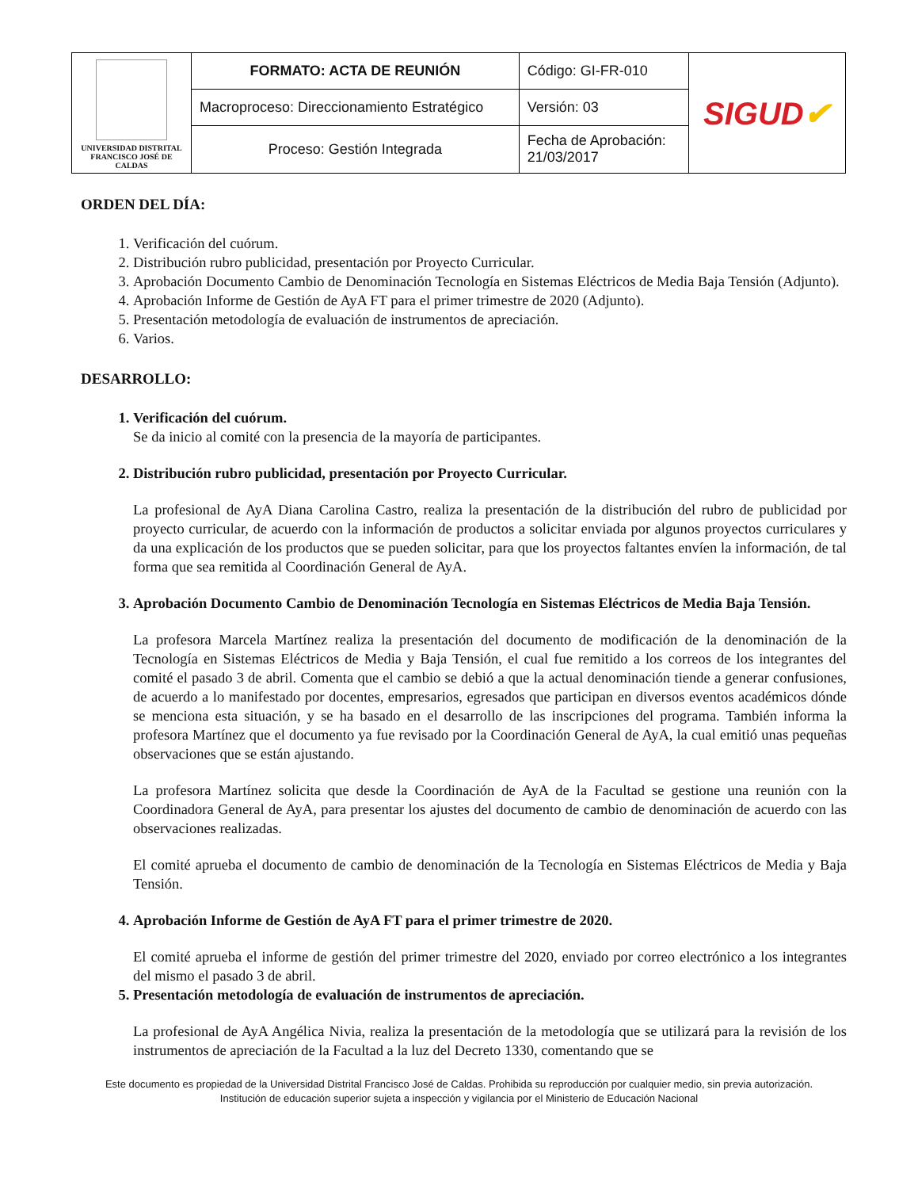| UNIVERSIDAD DISTRITAL FRANCISCO JOSÉ DE CALDAS | FORMATO: ACTA DE REUNIÓN | Código: GI-FR-010 | SIGUD ✔ |
| | Macroproceso: Direccionamiento Estratégico | Versión: 03 | |
| | Proceso: Gestión Integrada | Fecha de Aprobación: 21/03/2017 | |
ORDEN DEL DÍA:
1. Verificación del cuórum.
2. Distribución rubro publicidad, presentación por Proyecto Curricular.
3. Aprobación Documento Cambio de Denominación Tecnología en Sistemas Eléctricos de Media Baja Tensión (Adjunto).
4. Aprobación Informe de Gestión de AyA FT para el primer trimestre de 2020 (Adjunto).
5. Presentación metodología de evaluación de instrumentos de apreciación.
6. Varios.
DESARROLLO:
1. Verificación del cuórum.
Se da inicio al comité con la presencia de la mayoría de participantes.
2. Distribución rubro publicidad, presentación por Proyecto Curricular.
La profesional de AyA Diana Carolina Castro, realiza la presentación de la distribución del rubro de publicidad por proyecto curricular, de acuerdo con la información de productos a solicitar enviada por algunos proyectos curriculares y da una explicación de los productos que se pueden solicitar, para que los proyectos faltantes envíen la información, de tal forma que sea remitida al Coordinación General de AyA.
3. Aprobación Documento Cambio de Denominación Tecnología en Sistemas Eléctricos de Media Baja Tensión.
La profesora Marcela Martínez realiza la presentación del documento de modificación de la denominación de la Tecnología en Sistemas Eléctricos de Media y Baja Tensión, el cual fue remitido a los correos de los integrantes del comité el pasado 3 de abril. Comenta que el cambio se debió a que la actual denominación tiende a generar confusiones, de acuerdo a lo manifestado por docentes, empresarios, egresados que participan en diversos eventos académicos dónde se menciona esta situación, y se ha basado en el desarrollo de las inscripciones del programa. También informa la profesora Martínez que el documento ya fue revisado por la Coordinación General de AyA, la cual emitió unas pequeñas observaciones que se están ajustando.
La profesora Martínez solicita que desde la Coordinación de AyA de la Facultad se gestione una reunión con la Coordinadora General de AyA, para presentar los ajustes del documento de cambio de denominación de acuerdo con las observaciones realizadas.
El comité aprueba el documento de cambio de denominación de la Tecnología en Sistemas Eléctricos de Media y Baja Tensión.
4. Aprobación Informe de Gestión de AyA FT para el primer trimestre de 2020.
El comité aprueba el informe de gestión del primer trimestre del 2020, enviado por correo electrónico a los integrantes del mismo el pasado 3 de abril.
5. Presentación metodología de evaluación de instrumentos de apreciación.
La profesional de AyA Angélica Nivia, realiza la presentación de la metodología que se utilizará para la revisión de los instrumentos de apreciación de la Facultad a la luz del Decreto 1330, comentando que se
Este documento es propiedad de la Universidad Distrital Francisco José de Caldas. Prohibida su reproducción por cualquier medio, sin previa autorización.
Institución de educación superior sujeta a inspección y vigilancia por el Ministerio de Educación Nacional